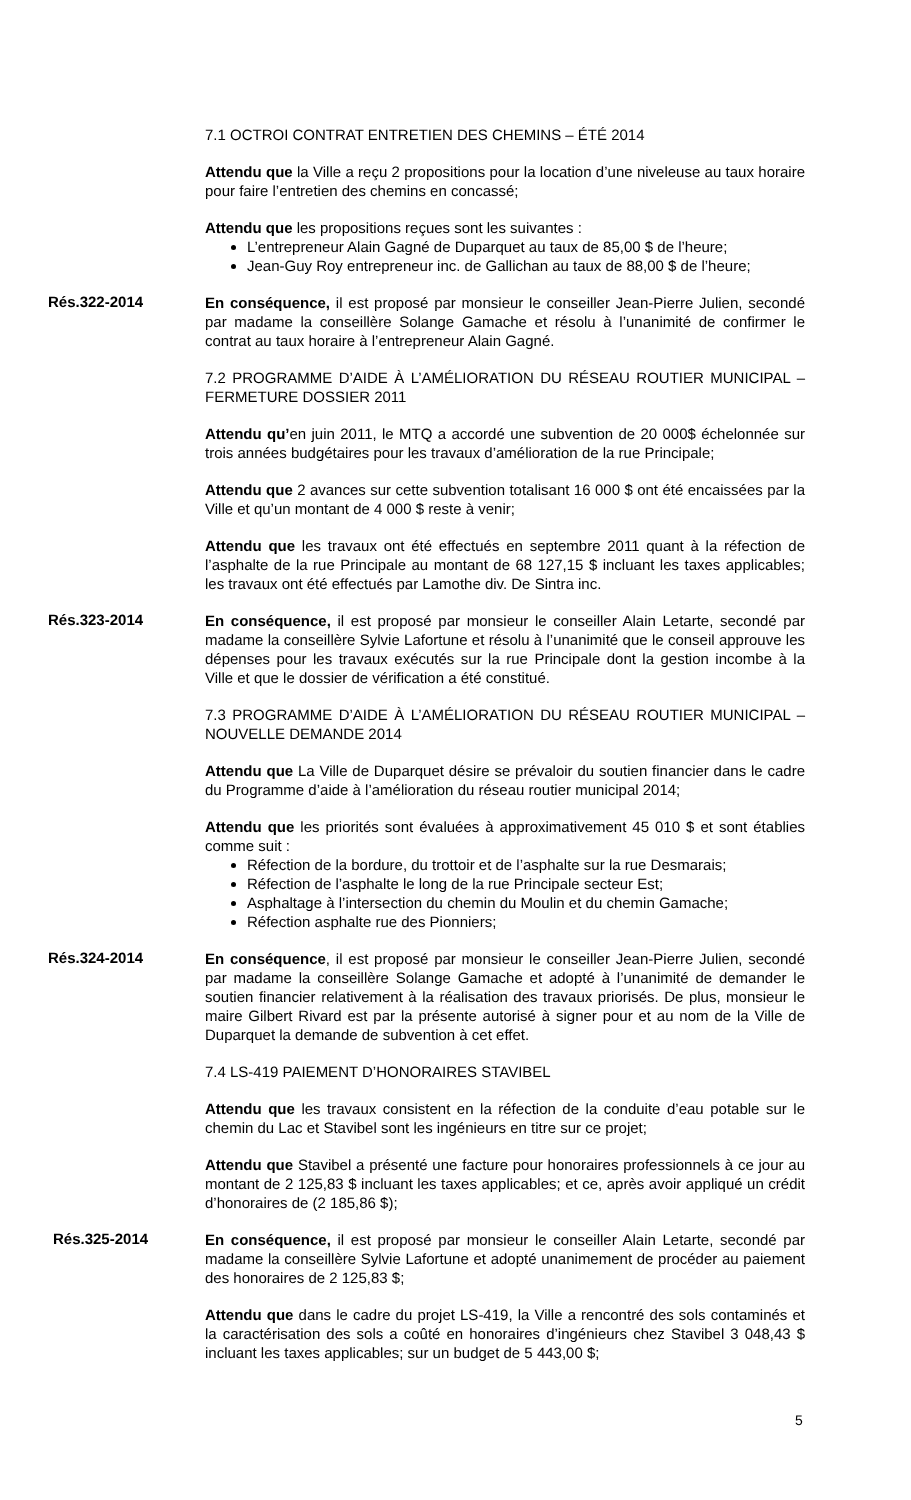7.1 OCTROI CONTRAT ENTRETIEN DES CHEMINS – ÉTÉ 2014
Attendu que la Ville a reçu 2 propositions pour la location d’une niveleuse au taux horaire pour faire l’entretien des chemins en concassé;
Attendu que les propositions reçues sont les suivantes :
L’entrepreneur Alain Gagné de Duparquet au taux de 85,00 $ de l’heure;
Jean-Guy Roy entrepreneur inc. de Gallichan au taux de 88,00 $ de l’heure;
Rés.322-2014
En conséquence, il est proposé par monsieur le conseiller Jean-Pierre Julien, secondé par madame la conseillère Solange Gamache et résolu à l’unanimité de confirmer le contrat au taux horaire à l’entrepreneur Alain Gagné.
7.2 PROGRAMME D’AIDE À L’AMÉLIORATION DU RÉSEAU ROUTIER MUNICIPAL – FERMETURE DOSSIER 2011
Attendu qu’en juin 2011, le MTQ a accordé une subvention de 20 000$ échelonnée sur trois années budgétaires pour les travaux d’amélioration de la rue Principale;
Attendu que 2 avances sur cette subvention totalisant 16 000 $ ont été encaissées par la Ville et qu’un montant de 4 000 $ reste à venir;
Attendu que les travaux ont été effectués en septembre 2011 quant à la réfection de l’asphalte de la rue Principale au montant de 68 127,15 $ incluant les taxes applicables; les travaux ont été effectués par Lamothe div. De Sintra inc.
Rés.323-2014
En conséquence, il est proposé par monsieur le conseiller Alain Letarte, secondé par madame la conseillère Sylvie Lafortune et résolu à l’unanimité que le conseil approuve les dépenses pour les travaux exécutés sur la rue Principale dont la gestion incombe à la Ville et que le dossier de vérification a été constitué.
7.3 PROGRAMME D’AIDE À L’AMÉLIORATION DU RÉSEAU ROUTIER MUNICIPAL – NOUVELLE DEMANDE 2014
Attendu que La Ville de Duparquet désire se prévaloir du soutien financier dans le cadre du Programme d’aide à l’amélioration du réseau routier municipal 2014;
Attendu que les priorités sont évaluées à approximativement 45 010 $ et sont établies comme suit :
Réfection de la bordure, du trottoir et de l’asphalte sur la rue Desmarais;
Réfection de l’asphalte le long de la rue Principale secteur Est;
Asphaltage à l’intersection du chemin du Moulin et du chemin Gamache;
Réfection asphalte rue des Pionniers;
Rés.324-2014
En conséquence, il est proposé par monsieur le conseiller Jean-Pierre Julien, secondé par madame la conseillère Solange Gamache et adopté à l’unanimité de demander le soutien financier relativement à la réalisation des travaux priorisés. De plus, monsieur le maire Gilbert Rivard est par la présente autorisé à signer pour et au nom de la Ville de Duparquet la demande de subvention à cet effet.
7.4 LS-419 PAIEMENT D’HONORAIRES STAVIBEL
Attendu que les travaux consistent en la réfection de la conduite d’eau potable sur le chemin du Lac et Stavibel sont les ingénieurs en titre sur ce projet;
Attendu que Stavibel a présenté une facture pour honoraires professionnels à ce jour au montant de 2 125,83 $ incluant les taxes applicables; et ce, après avoir appliqué un crédit d’honoraires de (2 185,86 $);
Rés.325-2014
En conséquence, il est proposé par monsieur le conseiller Alain Letarte, secondé par madame la conseillère Sylvie Lafortune et adopté unanimement de procéder au paiement des honoraires de 2 125,83 $;
Attendu que dans le cadre du projet LS-419, la Ville a rencontré des sols contaminés et la caractérisation des sols a coûté en honoraires d’ingénieurs chez Stavibel 3 048,43 $ incluant les taxes applicables; sur un budget de 5 443,00 $;
5